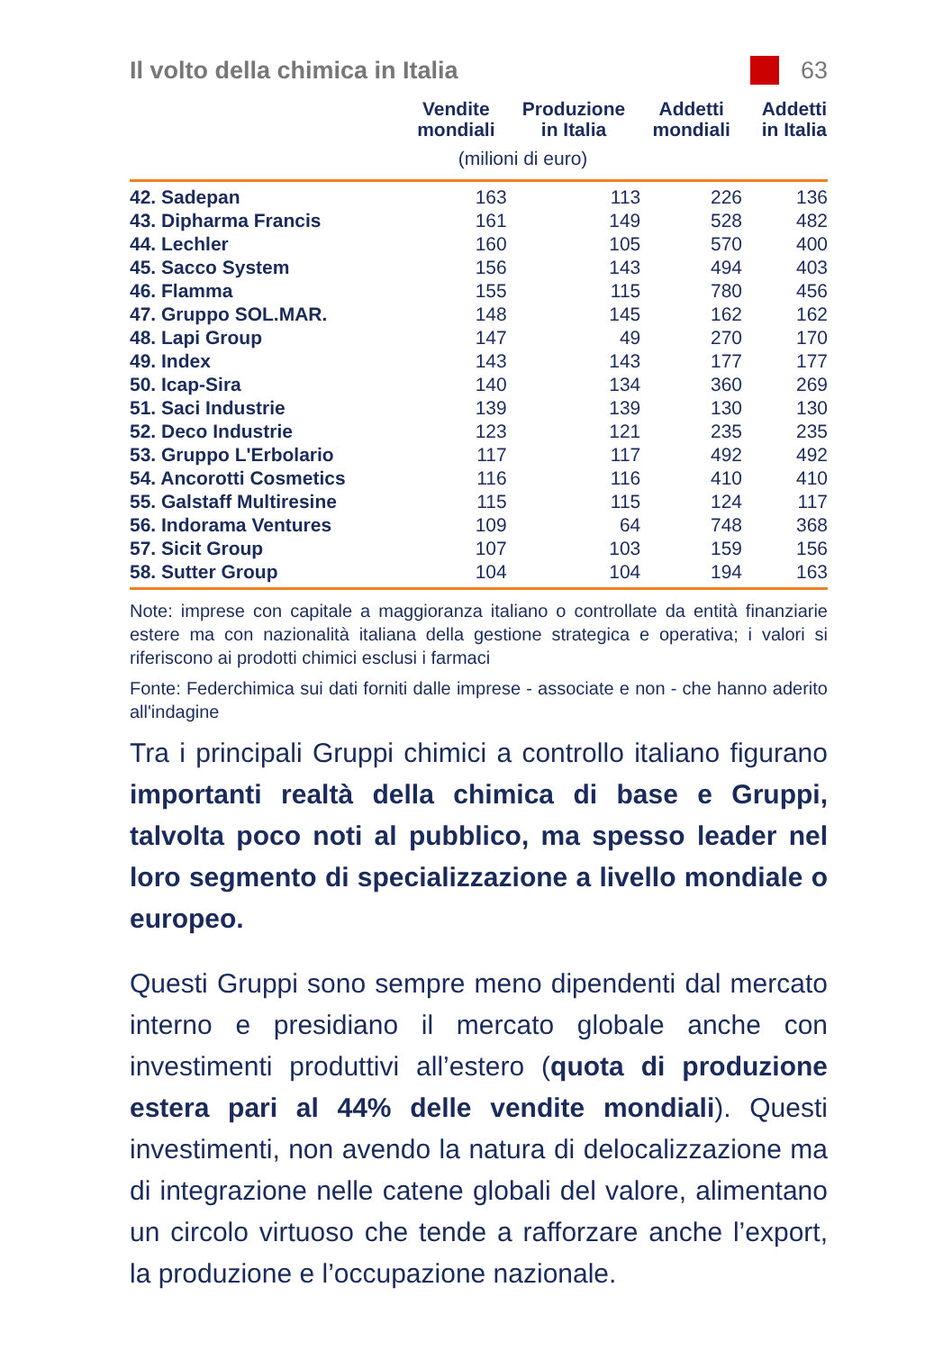Il volto della chimica in Italia
63
| | Vendite mondiali | Produzione in Italia | Addetti mondiali | Addetti in Italia |
| --- | --- | --- | --- | --- |
| | (milioni di euro) | | | |
| 42. Sadepan | 163 | 113 | 226 | 136 |
| 43. Dipharma Francis | 161 | 149 | 528 | 482 |
| 44. Lechler | 160 | 105 | 570 | 400 |
| 45. Sacco System | 156 | 143 | 494 | 403 |
| 46. Flamma | 155 | 115 | 780 | 456 |
| 47. Gruppo SOL.MAR. | 148 | 145 | 162 | 162 |
| 48. Lapi Group | 147 | 49 | 270 | 170 |
| 49. Index | 143 | 143 | 177 | 177 |
| 50. Icap-Sira | 140 | 134 | 360 | 269 |
| 51. Saci Industrie | 139 | 139 | 130 | 130 |
| 52. Deco Industrie | 123 | 121 | 235 | 235 |
| 53. Gruppo L'Erbolario | 117 | 117 | 492 | 492 |
| 54. Ancorotti Cosmetics | 116 | 116 | 410 | 410 |
| 55. Galstaff Multiresine | 115 | 115 | 124 | 117 |
| 56. Indorama Ventures | 109 | 64 | 748 | 368 |
| 57. Sicit Group | 107 | 103 | 159 | 156 |
| 58. Sutter Group | 104 | 104 | 194 | 163 |
Note: imprese con capitale a maggioranza italiano o controllate da entità finanziarie estere ma con nazionalità italiana della gestione strategica e operativa; i valori si riferiscono ai prodotti chimici esclusi i farmaci
Fonte: Federchimica sui dati forniti dalle imprese - associate e non - che hanno aderito all'indagine
Tra i principali Gruppi chimici a controllo italiano figurano importanti realtà della chimica di base e Gruppi, talvolta poco noti al pubblico, ma spesso leader nel loro segmento di specializzazione a livello mondiale o europeo.
Questi Gruppi sono sempre meno dipendenti dal mercato interno e presidiano il mercato globale anche con investimenti produttivi all’estero (quota di produzione estera pari al 44% delle vendite mondiali). Questi investimenti, non avendo la natura di delocalizzazione ma di integrazione nelle catene globali del valore, alimentano un circolo virtuoso che tende a rafforzare anche l’export, la produzione e l’occupazione nazionale.